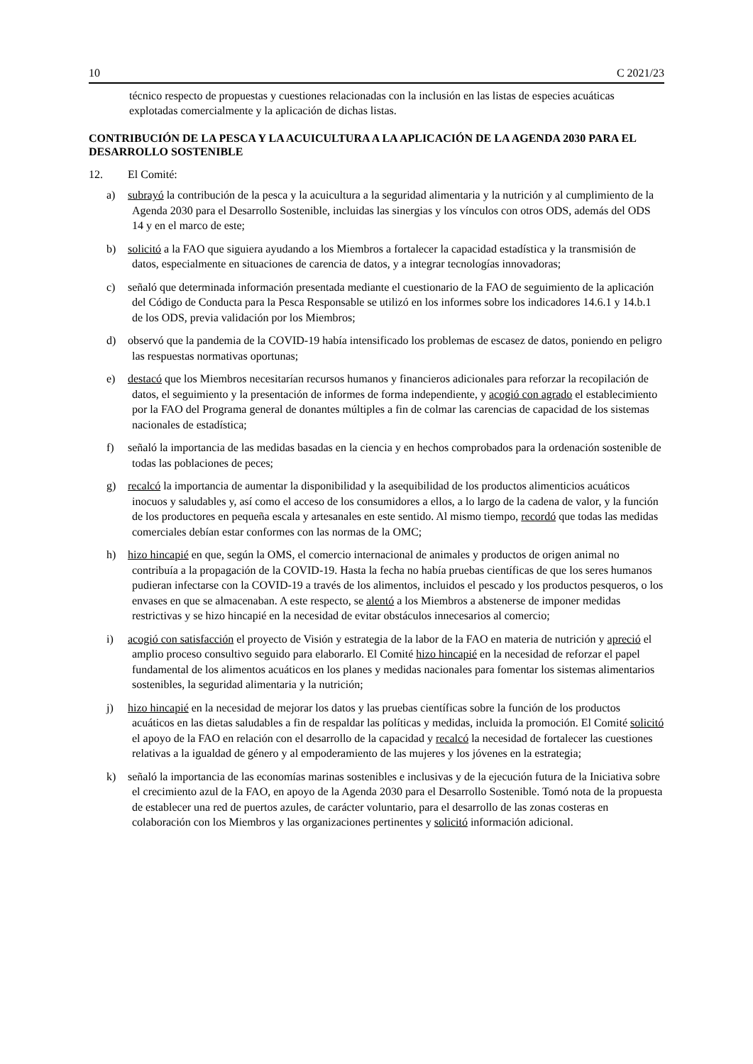10 C 2021/23
técnico respecto de propuestas y cuestiones relacionadas con la inclusión en las listas de especies acuáticas explotadas comercialmente y la aplicación de dichas listas.
CONTRIBUCIÓN DE LA PESCA Y LA ACUICULTURA A LA APLICACIÓN DE LA AGENDA 2030 PARA EL DESARROLLO SOSTENIBLE
12. El Comité:
a) subrayó la contribución de la pesca y la acuicultura a la seguridad alimentaria y la nutrición y al cumplimiento de la Agenda 2030 para el Desarrollo Sostenible, incluidas las sinergias y los vínculos con otros ODS, además del ODS 14 y en el marco de este;
b) solicitó a la FAO que siguiera ayudando a los Miembros a fortalecer la capacidad estadística y la transmisión de datos, especialmente en situaciones de carencia de datos, y a integrar tecnologías innovadoras;
c) señaló que determinada información presentada mediante el cuestionario de la FAO de seguimiento de la aplicación del Código de Conducta para la Pesca Responsable se utilizó en los informes sobre los indicadores 14.6.1 y 14.b.1 de los ODS, previa validación por los Miembros;
d) observó que la pandemia de la COVID-19 había intensificado los problemas de escasez de datos, poniendo en peligro las respuestas normativas oportunas;
e) destacó que los Miembros necesitarían recursos humanos y financieros adicionales para reforzar la recopilación de datos, el seguimiento y la presentación de informes de forma independiente, y acogió con agrado el establecimiento por la FAO del Programa general de donantes múltiples a fin de colmar las carencias de capacidad de los sistemas nacionales de estadística;
f) señaló la importancia de las medidas basadas en la ciencia y en hechos comprobados para la ordenación sostenible de todas las poblaciones de peces;
g) recalcó la importancia de aumentar la disponibilidad y la asequibilidad de los productos alimenticios acuáticos inocuos y saludables y, así como el acceso de los consumidores a ellos, a lo largo de la cadena de valor, y la función de los productores en pequeña escala y artesanales en este sentido. Al mismo tiempo, recordó que todas las medidas comerciales debían estar conformes con las normas de la OMC;
h) hizo hincapié en que, según la OMS, el comercio internacional de animales y productos de origen animal no contribuía a la propagación de la COVID-19. Hasta la fecha no había pruebas científicas de que los seres humanos pudieran infectarse con la COVID-19 a través de los alimentos, incluidos el pescado y los productos pesqueros, o los envases en que se almacenaban. A este respecto, se alentó a los Miembros a abstenerse de imponer medidas restrictivas y se hizo hincapié en la necesidad de evitar obstáculos innecesarios al comercio;
i) acogió con satisfacción el proyecto de Visión y estrategia de la labor de la FAO en materia de nutrición y apreció el amplio proceso consultivo seguido para elaborarlo. El Comité hizo hincapié en la necesidad de reforzar el papel fundamental de los alimentos acuáticos en los planes y medidas nacionales para fomentar los sistemas alimentarios sostenibles, la seguridad alimentaria y la nutrición;
j) hizo hincapié en la necesidad de mejorar los datos y las pruebas científicas sobre la función de los productos acuáticos en las dietas saludables a fin de respaldar las políticas y medidas, incluida la promoción. El Comité solicitó el apoyo de la FAO en relación con el desarrollo de la capacidad y recalcó la necesidad de fortalecer las cuestiones relativas a la igualdad de género y al empoderamiento de las mujeres y los jóvenes en la estrategia;
k) señaló la importancia de las economías marinas sostenibles e inclusivas y de la ejecución futura de la Iniciativa sobre el crecimiento azul de la FAO, en apoyo de la Agenda 2030 para el Desarrollo Sostenible. Tomó nota de la propuesta de establecer una red de puertos azules, de carácter voluntario, para el desarrollo de las zonas costeras en colaboración con los Miembros y las organizaciones pertinentes y solicitó información adicional.